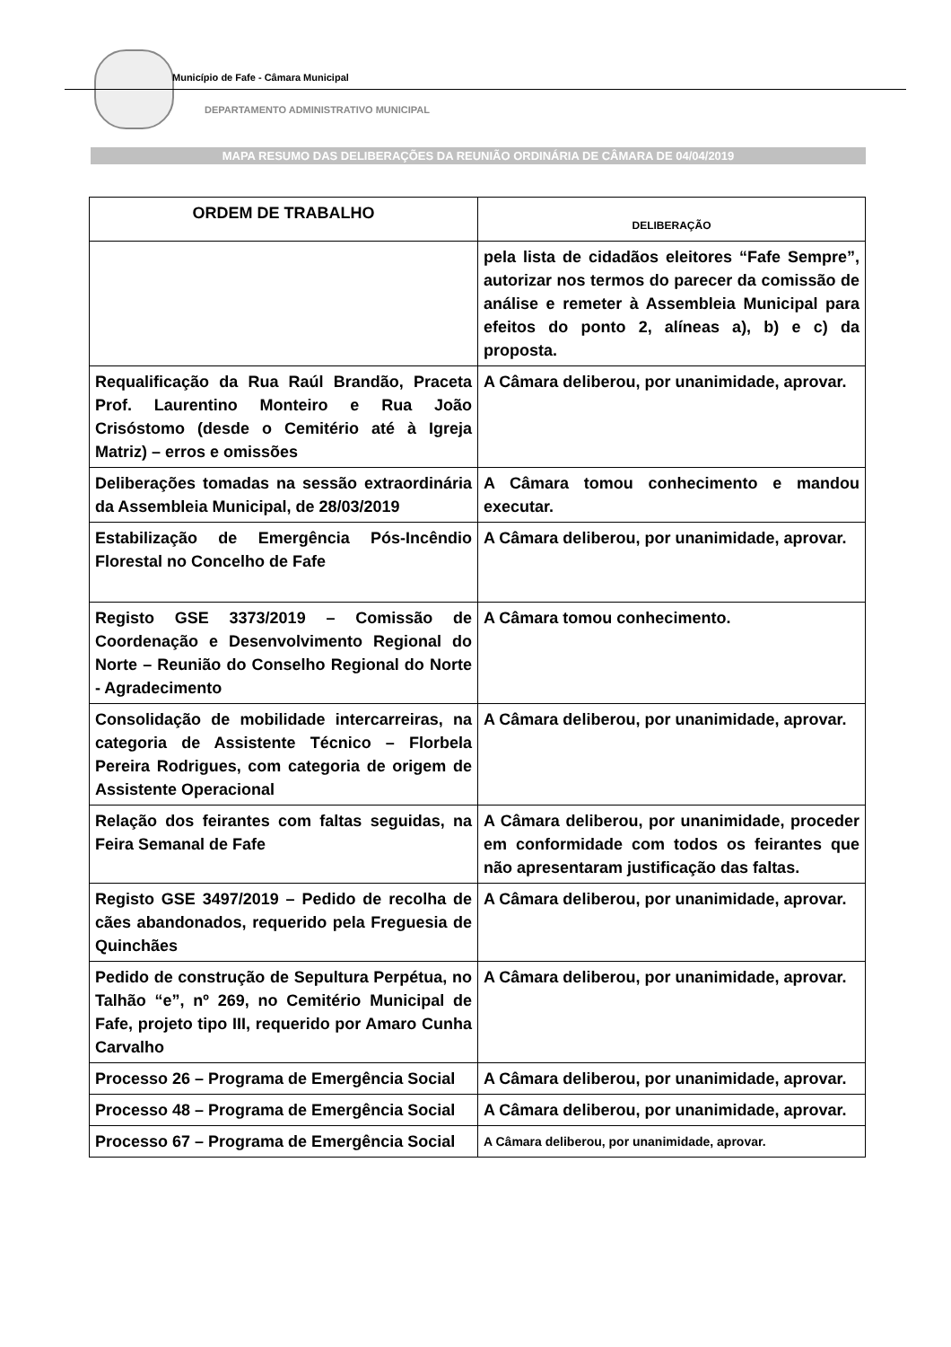Município de Fafe - Câmara Municipal
DEPARTAMENTO ADMINISTRATIVO MUNICIPAL
MAPA RESUMO DAS DELIBERAÇÕES DA REUNIÃO ORDINÁRIA DE CÂMARA DE 04/04/2019
| ORDEM DE TRABALHO | DELIBERAÇÃO |
| --- | --- |
| | pela lista de cidadãos eleitores “Fafe Sempre”, autorizar nos termos do parecer da comissão de análise e remeter à Assembleia Municipal para efeitos do ponto 2, alíneas a), b) e c) da proposta. |
| Requalificação da Rua Raúl Brandão, Praceta Prof. Laurentino Monteiro e Rua João Crisóstomo (desde o Cemitério até à Igreja Matriz) – erros e omissões | A Câmara deliberou, por unanimidade, aprovar. |
| Deliberações tomadas na sessão extraordinária da Assembleia Municipal, de 28/03/2019 | A Câmara tomou conhecimento e mandou executar. |
| Estabilização de Emergência Pós-Incêndio Florestal no Concelho de Fafe | A Câmara deliberou, por unanimidade, aprovar. |
| Registo GSE 3373/2019 – Comissão de Coordenação e Desenvolvimento Regional do Norte – Reunião do Conselho Regional do Norte - Agradecimento | A Câmara tomou conhecimento. |
| Consolidação de mobilidade intercarreiras, na categoria de Assistente Técnico – Florbela Pereira Rodrigues, com categoria de origem de Assistente Operacional | A Câmara deliberou, por unanimidade, aprovar. |
| Relação dos feirantes com faltas seguidas, na Feira Semanal de Fafe | A Câmara deliberou, por unanimidade, proceder em conformidade com todos os feirantes que não apresentaram justificação das faltas. |
| Registo GSE 3497/2019 – Pedido de recolha de cães abandonados, requerido pela Freguesia de Quinchães | A Câmara deliberou, por unanimidade, aprovar. |
| Pedido de construção de Sepultura Perpétua, no Talhão “e”, nº 269, no Cemitério Municipal de Fafe, projeto tipo III, requerido por Amaro Cunha Carvalho | A Câmara deliberou, por unanimidade, aprovar. |
| Processo 26 – Programa de Emergência Social | A Câmara deliberou, por unanimidade, aprovar. |
| Processo 48 – Programa de Emergência Social | A Câmara deliberou, por unanimidade, aprovar. |
| Processo 67 – Programa de Emergência Social | A Câmara deliberou, por unanimidade, aprovar. |